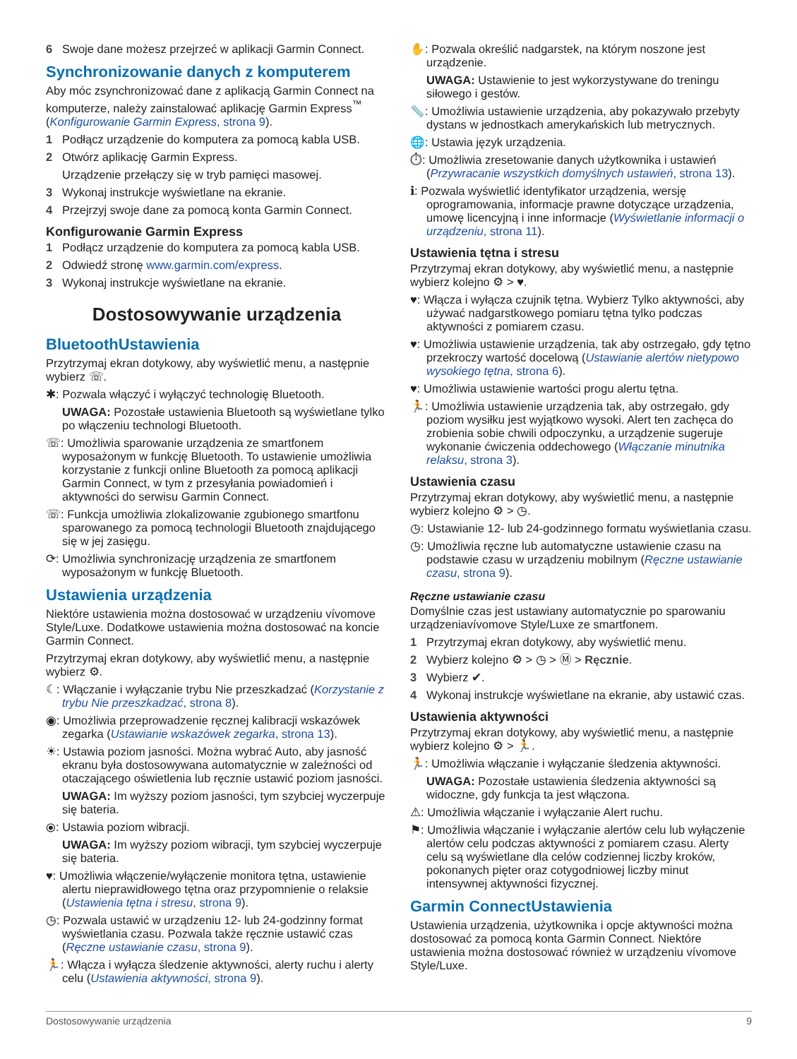6 Swoje dane możesz przejrzeć w aplikacji Garmin Connect.
Synchronizowanie danych z komputerem
Aby móc zsynchronizować dane z aplikacją Garmin Connect na komputerze, należy zainstalować aplikację Garmin Express<sup>™</sup> (Konfigurowanie Garmin Express, strona 9).
1 Podłącz urządzenie do komputera za pomocą kabla USB.
2 Otwórz aplikację Garmin Express.
Urządzenie przełączy się w tryb pamięci masowej.
3 Wykonaj instrukcje wyświetlane na ekranie.
4 Przejrzyj swoje dane za pomocą konta Garmin Connect.
Konfigurowanie Garmin Express
1 Podłącz urządzenie do komputera za pomocą kabla USB.
2 Odwiedź stronę www.garmin.com/express.
3 Wykonaj instrukcje wyświetlane na ekranie.
Dostosowywanie urządzenia
BluetoothUstawienia
Przytrzymaj ekran dotykowy, aby wyświetlić menu, a następnie wybierz ☏.
✱: Pozwala włączyć i wyłączyć technologię Bluetooth.
UWAGA: Pozostałe ustawienia Bluetooth są wyświetlane tylko po włączeniu technologi Bluetooth.
☏: Umożliwia sparowanie urządzenia ze smartfonem wyposażonym w funkcję Bluetooth. To ustawienie umożliwia korzystanie z funkcji online Bluetooth za pomocą aplikacji Garmin Connect, w tym z przesyłania powiadomień i aktywności do serwisu Garmin Connect.
☏: Funkcja umożliwia zlokalizowanie zgubionego smartfonu sparowanego za pomocą technologii Bluetooth znajdującego się w jej zasięgu.
⟳: Umożliwia synchronizację urządzenia ze smartfonem wyposażonym w funkcję Bluetooth.
Ustawienia urządzenia
Niektóre ustawienia można dostosować w urządzeniu vívomove Style/Luxe. Dodatkowe ustawienia można dostosować na koncie Garmin Connect.
Przytrzymaj ekran dotykowy, aby wyświetlić menu, a następnie wybierz ⚙.
☾: Włączanie i wyłączanie trybu Nie przeszkadzać (Korzystanie z trybu Nie przeszkadzać, strona 8).
◉: Umożliwia przeprowadzenie ręcznej kalibracji wskazówek zegarka (Ustawianie wskazówek zegarka, strona 13).
☀: Ustawia poziom jasności. Można wybrać Auto, aby jasność ekranu była dostosowywana automatycznie w zależności od otaczającego oświetlenia lub ręcznie ustawić poziom jasności.
UWAGA: Im wyższy poziom jasności, tym szybciej wyczerpuje się bateria.
⦿: Ustawia poziom wibracji.
UWAGA: Im wyższy poziom wibracji, tym szybciej wyczerpuje się bateria.
♥: Umożliwia włączenie/wyłączenie monitora tętna, ustawienie alertu nieprawidłowego tętna oraz przypomnienie o relaksie (Ustawienia tętna i stresu, strona 9).
◷: Pozwala ustawić w urządzeniu 12- lub 24-godzinny format wyświetlania czasu. Pozwala także ręcznie ustawić czas (Ręczne ustawianie czasu, strona 9).
🏃: Włącza i wyłącza śledzenie aktywności, alerty ruchu i alerty celu (Ustawienia aktywności, strona 9).
✋: Pozwala określić nadgarstek, na którym noszone jest urządzenie.
UWAGA: Ustawienie to jest wykorzystywane do treningu siłowego i gestów.
📏: Umożliwia ustawienie urządzenia, aby pokazywało przebyty dystans w jednostkach amerykańskich lub metrycznych.
🌐: Ustawia język urządzenia.
⏱: Umożliwia zresetowanie danych użytkownika i ustawień (Przywracanie wszystkich domyślnych ustawień, strona 13).
ℹ: Pozwala wyświetlić identyfikator urządzenia, wersję oprogramowania, informacje prawne dotyczące urządzenia, umowę licencyjną i inne informacje (Wyświetlanie informacji o urządzeniu, strona 11).
Ustawienia tętna i stresu
Przytrzymaj ekran dotykowy, aby wyświetlić menu, a następnie wybierz kolejno ⚙ > ♥.
♥: Włącza i wyłącza czujnik tętna. Wybierz Tylko aktywności, aby używać nadgarstkowego pomiaru tętna tylko podczas aktywności z pomiarem czasu.
♥: Umożliwia ustawienie urządzenia, tak aby ostrzegało, gdy tętno przekroczy wartość docelową (Ustawianie alertów nietypowo wysokiego tętna, strona 6).
♥: Umożliwia ustawienie wartości progu alertu tętna.
🏃: Umożliwia ustawienie urządzenia tak, aby ostrzegało, gdy poziom wysiłku jest wyjątkowo wysoki. Alert ten zachęca do zrobienia sobie chwili odpoczynku, a urządzenie sugeruje wykonanie ćwiczenia oddechowego (Włączanie minutnika relaksu, strona 3).
Ustawienia czasu
Przytrzymaj ekran dotykowy, aby wyświetlić menu, a następnie wybierz kolejno ⚙ > ◷.
◷: Ustawianie 12- lub 24-godzinnego formatu wyświetlania czasu.
◷: Umożliwia ręczne lub automatyczne ustawienie czasu na podstawie czasu w urządzeniu mobilnym (Ręczne ustawianie czasu, strona 9).
Ręczne ustawianie czasu
Domyślnie czas jest ustawiany automatycznie po sparowaniu urządzeniavívomove Style/Luxe ze smartfonem.
1 Przytrzymaj ekran dotykowy, aby wyświetlić menu.
2 Wybierz kolejno ⚙ > ◷ > Ⓜ > Ręcznie.
3 Wybierz ✔.
4 Wykonaj instrukcje wyświetlane na ekranie, aby ustawić czas.
Ustawienia aktywności
Przytrzymaj ekran dotykowy, aby wyświetlić menu, a następnie wybierz kolejno ⚙ > 🏃.
🏃: Umożliwia włączanie i wyłączanie śledzenia aktywności.
UWAGA: Pozostałe ustawienia śledzenia aktywności są widoczne, gdy funkcja ta jest włączona.
⚠: Umożliwia włączanie i wyłączanie Alert ruchu.
⚑: Umożliwia włączanie i wyłączanie alertów celu lub wyłączenie alertów celu podczas aktywności z pomiarem czasu. Alerty celu są wyświetlane dla celów codziennej liczby kroków, pokonanych pięter oraz cotygodniowej liczby minut intensywnej aktywności fizycznej.
Garmin ConnectUstawienia
Ustawienia urządzenia, użytkownika i opcje aktywności można dostosować za pomocą konta Garmin Connect. Niektóre ustawienia można dostosować również w urządzeniu vívomove Style/Luxe.
Dostosowywanie urządzenia 9